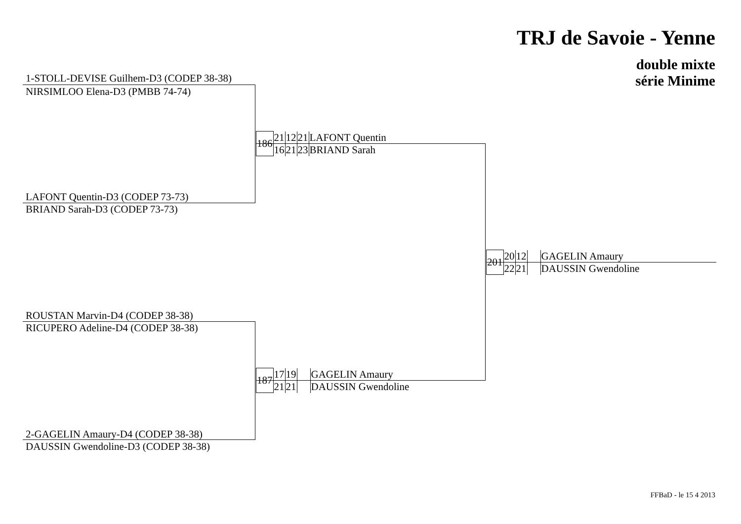TRJ de Savoie - Yenne
double mixte
série Minime
1-STOLL-DEVISE Guilhem-D3 (CODEP 38-38)
NIRSIMLOO Elena-D3 (PMBB 74-74)
LAFONT Quentin-D3 (CODEP 73-73)
BRIAND Sarah-D3 (CODEP 73-73)
| 186 | 21 | 12 | 21 | LAFONT Quentin |
| | 16 | 21 | 23 | BRIAND Sarah |
ROUSTAN Marvin-D4 (CODEP 38-38)
RICUPERO Adeline-D4 (CODEP 38-38)
2-GAGELIN Amaury-D4 (CODEP 38-38)
DAUSSIN Gwendoline-D3 (CODEP 38-38)
| 187 | 17 | 19 | | GAGELIN Amaury |
| | 21 | 21 | | DAUSSIN Gwendoline |
| 201 | 20 | 12 | | GAGELIN Amaury |
| | 22 | 21 | | DAUSSIN Gwendoline |
FFBaD - le 15 4 2013